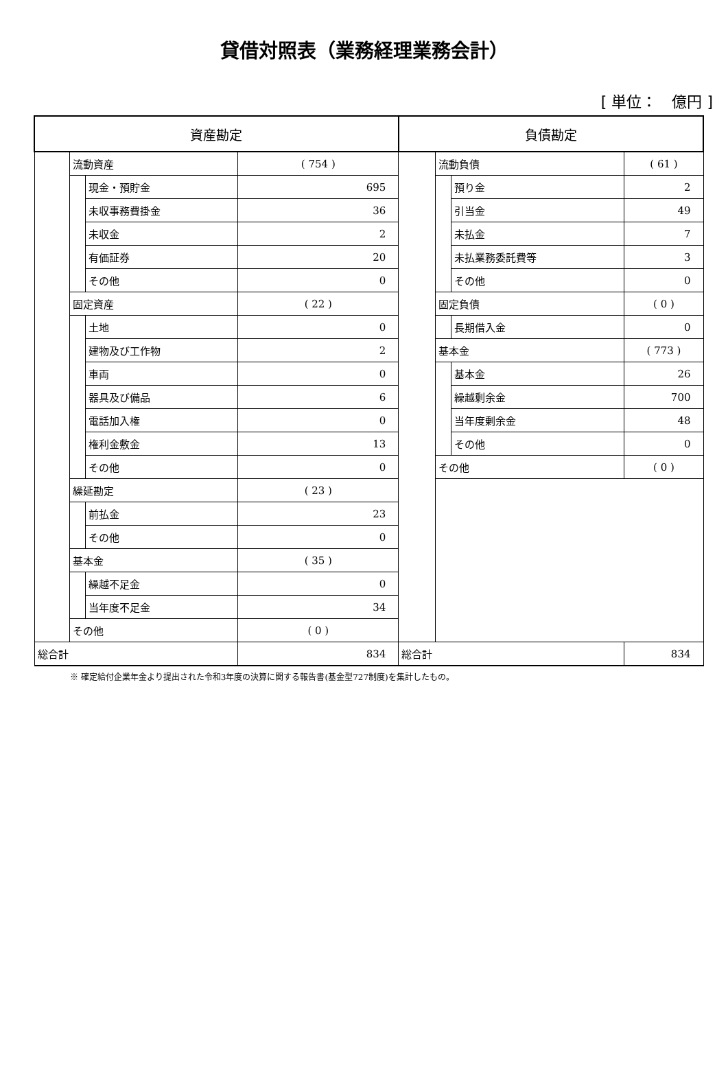貸借対照表（業務経理業務会計）
[ 単位：　億円 ]
| 資産勘定 | | | | 負債勘定 | | | |
| --- | --- | --- | --- | --- | --- | --- | --- |
| | 流動資産 | | ( 754 ) | | 流動負債 | | ( 61 ) |
| | | 現金・預貯金 | 695 | | | 預り金 | 2 |
| | | 未収事務費掛金 | 36 | | | 引当金 | 49 |
| | | 未収金 | 2 | | | 未払金 | 7 |
| | | 有価証券 | 20 | | | 未払業務委託費等 | 3 |
| | | その他 | 0 | | | その他 | 0 |
| | 固定資産 | | ( 22 ) | | 固定負債 | | ( 0 ) |
| | | 土地 | 0 | | | 長期借入金 | 0 |
| | | 建物及び工作物 | 2 | | 基本金 | | ( 773 ) |
| | | 車両 | 0 | | | 基本金 | 26 |
| | | 器具及び備品 | 6 | | | 繰越剰余金 | 700 |
| | | 電話加入権 | 0 | | | 当年度剰余金 | 48 |
| | | 権利金敷金 | 13 | | | その他 | 0 |
| | | その他 | 0 | | その他 | | ( 0 ) |
| | 繰延勘定 | | ( 23 ) | | | | |
| | | 前払金 | 23 | | | | |
| | | その他 | 0 | | | | |
| | 基本金 | | ( 35 ) | | | | |
| | | 繰越不足金 | 0 | | | | |
| | | 当年度不足金 | 34 | | | | |
| | その他 | | ( 0 ) | | | | |
| 総合計 | | | 834 | 総合計 | | | 834 |
※ 確定給付企業年金より提出された令和3年度の決算に関する報告書(基金型727制度)を集計したもの。